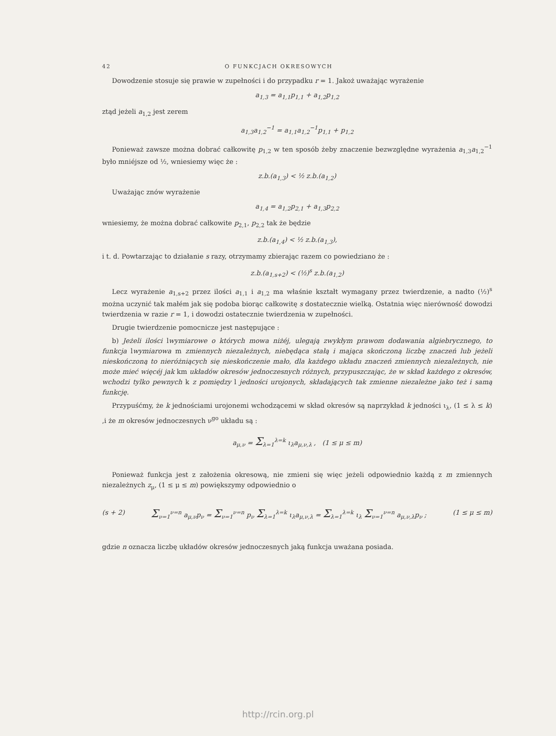42 O FUNKCJACH OKRESOWYCH
Dowodzenie stosuje się prawie w zupełności i do przypadku r = 1. Jakoż uważając wyrażenie
a<sub>1,3</sub> = a<sub>1,1</sub>p<sub>1,1</sub> + a<sub>1,2</sub>p<sub>1,2</sub>
ztąd jeżeli a<sub>1,2</sub> jest zerem
a<sub>1,3</sub>a<sub>1,2</sub><sup>−1</sup> = a<sub>1,1</sub>a<sub>1,2</sub><sup>−1</sup>p<sub>1,1</sub> + p<sub>1,2</sub>
Ponieważ zawsze można dobrać całkowitę p<sub>1,2</sub> w ten sposób żeby znaczenie bezwzględne wyrażenia a<sub>1,3</sub>a<sub>1,2</sub><sup>−1</sup> było mniéjsze od ½, wniesiemy więc że :
z.b.(a<sub>1,3</sub>) < ½ z.b.(a<sub>1,2</sub>)
Uważając znów wyrażenie
a<sub>1,4</sub> = a<sub>1,2</sub>p<sub>2,1</sub> + a<sub>1,3</sub>p<sub>2,2</sub>
wniesiemy, że można dobrać całkowite p<sub>2,1</sub>, p<sub>2,2</sub> tak że będzie
z.b.(a<sub>1,4</sub>) < ½ z.b.(a<sub>1,3</sub>),
i t. d. Powtarzając to działanie s razy, otrzymamy zbierając razem co powiedziano że :
z.b.(a<sub>1,s+2</sub>) < (½)<sup>s</sup> z.b.(a<sub>1,2</sub>)
Lecz wyrażenie a<sub>1,s+2</sub> przez ilości a<sub>1,1</sub> i a<sub>1,2</sub> ma właśnie kształt wymagany przez twierdzenie, a nadto (½)<sup>s</sup> można uczynić tak małém jak się podoba biorąc całkowitę s dostatecznie wielką. Ostatnia więc nierówność dowodzi twierdzenia w razie r = 1, i dowodzi ostatecznie twierdzenia w zupełności.
Drugie twierdzenie pomocnicze jest następujące :
b) Jeżeli ilości lwymiarowe o których mowa niżéj, ulegają zwykłym prawom dodawania algiebrycznego, to funkcja lwymiarowa m zmiennych niezależnych, niebędąca stałą i mająca skończoną liczbę znaczeń lub jeżeli nieskończoną to nieróżniących się nieskończenie mało, dla każdego układu znaczeń zmiennych niezależnych, nie może mieć więcéj jak km układów okresów jednoczesnych różnych, przypuszczając, że w skład każdego z okresów, wchodzi tylko pewnych k z pomiędzy l jedności urojonych, składających tak zmienne niezależne jako też i samą funkcję.
Przypuśćmy, że k jednościami urojonemi wchodzącemi w skład okresów są naprzykład k jedności ι<sub>λ</sub>, (1 ≤ λ ≤ k) ,i że m okresów jednoczesnych ν<sup>go</sup> układu są :
a<sub>μ,ν</sub> = Σ<sub>λ=1</sub><sup>λ=k</sup> ι<sub>λ</sub>a<sub>μ,ν,λ</sub> , (1 ≤ μ ≤ m)
Ponieważ funkcja jest z założenia okresową, nie zmieni się więc jeżeli odpowiednio każdą z m zmiennych niezależnych z<sub>μ</sub>, (1 ≤ μ ≤ m) powiększymy odpowiednio o
(s + 2) Σ<sub>ν=1</sub><sup>ν=n</sup> a<sub>μ,ν</sub>p<sub>ν</sub> = Σ<sub>ν=1</sub><sup>ν=n</sup> p<sub>ν</sub> Σ<sub>λ=1</sub><sup>λ=k</sup> ι<sub>λ</sub>a<sub>μ,ν,λ</sub> = Σ<sub>λ=1</sub><sup>λ=k</sup> ι<sub>λ</sub> Σ<sub>ν=1</sub><sup>ν=n</sup> a<sub>μ,ν,λ</sub>p<sub>ν</sub> ; (1 ≤ μ ≤ m)
gdzie n oznacza liczbę układów okresów jednoczesnych jaką funkcja uważana posiada.
http://rcin.org.pl